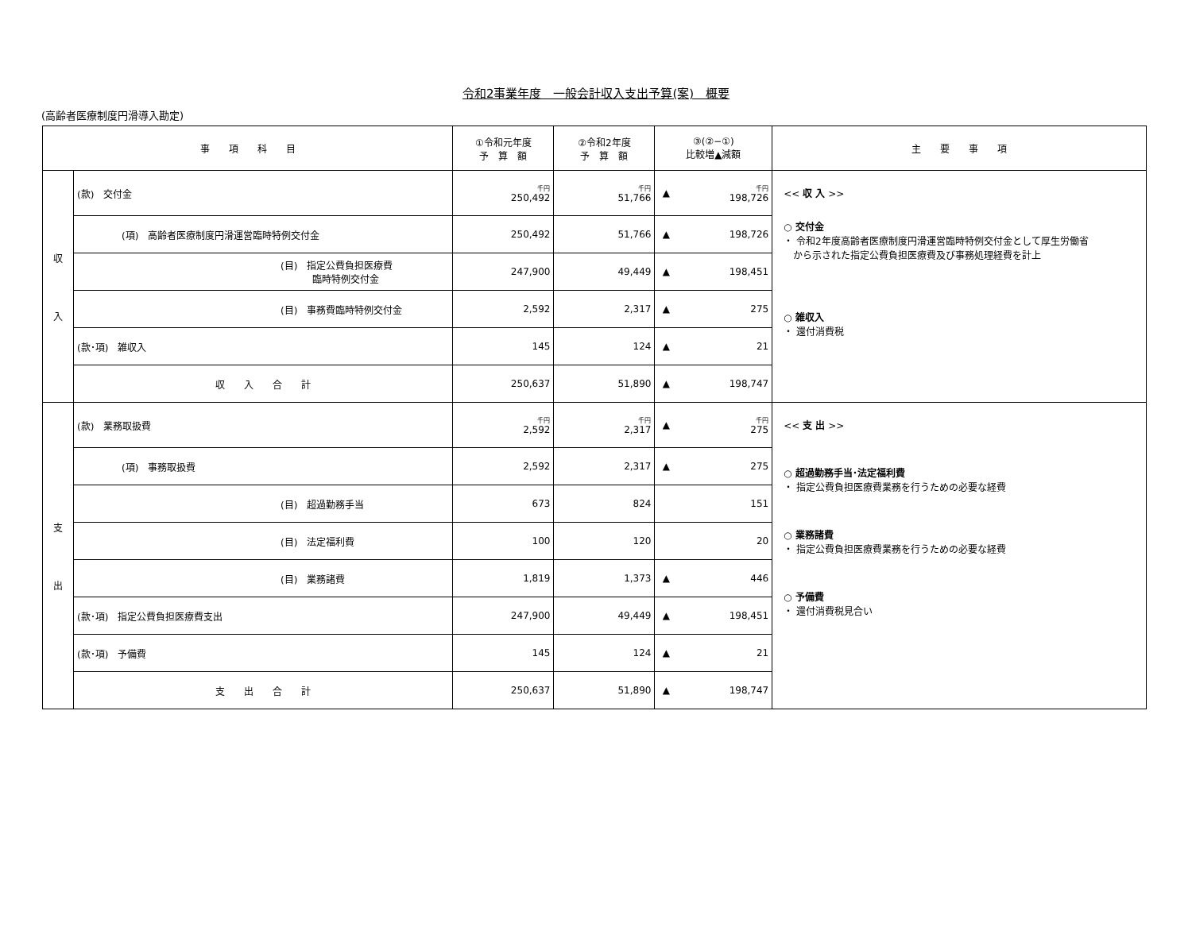令和2事業年度　一般会計収入支出予算(案)　概要
(高齢者医療制度円滑導入勘定)
| 事 項 科 目 | | ①令和元年度 予 算 額 | ②令和2年度 予 算 額 | ③(②−①) 比較増▲減額 | | 主 要 事 項 |
| --- | --- | --- | --- | --- | --- | --- |
| 収 入 | (款) 交付金 | 千円 250,492 | 千円 51,766 | ▲ | 千円 198,726 | << 収 入 >> ○ 交付金 ・ 令和2年度高齢者医療制度円滑運営臨時特例交付金として厚生労働省 から示された指定公費負担医療費及び事務処理経費を計上 ○ 雑収入 ・ 還付消費税 |
| | (項) 高齢者医療制度円滑運営臨時特例交付金 | 250,492 | 51,766 | ▲ | 198,726 | |
| | (目) 指定公費負担医療費 臨時特例交付金 | 247,900 | 49,449 | ▲ | 198,451 | |
| | (目) 事務費臨時特例交付金 | 2,592 | 2,317 | ▲ | 275 | |
| | (款･項) 雑収入 | 145 | 124 | ▲ | 21 | |
| | 収 入 合 計 | 250,637 | 51,890 | ▲ | 198,747 | |
| 支 出 | (款) 業務取扱費 | 千円 2,592 | 千円 2,317 | ▲ | 千円 275 | << 支 出 >> ○ 超過勤務手当･法定福利費 ・ 指定公費負担医療費業務を行うための必要な経費 ○ 業務諸費 ・ 指定公費負担医療費業務を行うための必要な経費 ○ 予備費 ・ 還付消費税見合い |
| | (項) 事務取扱費 | 2,592 | 2,317 | ▲ | 275 | |
| | (目) 超過勤務手当 | 673 | 824 | | 151 | |
| | (目) 法定福利費 | 100 | 120 | | 20 | |
| | (目) 業務諸費 | 1,819 | 1,373 | ▲ | 446 | |
| | (款･項) 指定公費負担医療費支出 | 247,900 | 49,449 | ▲ | 198,451 | |
| | (款･項) 予備費 | 145 | 124 | ▲ | 21 | |
| | 支 出 合 計 | 250,637 | 51,890 | ▲ | 198,747 | |